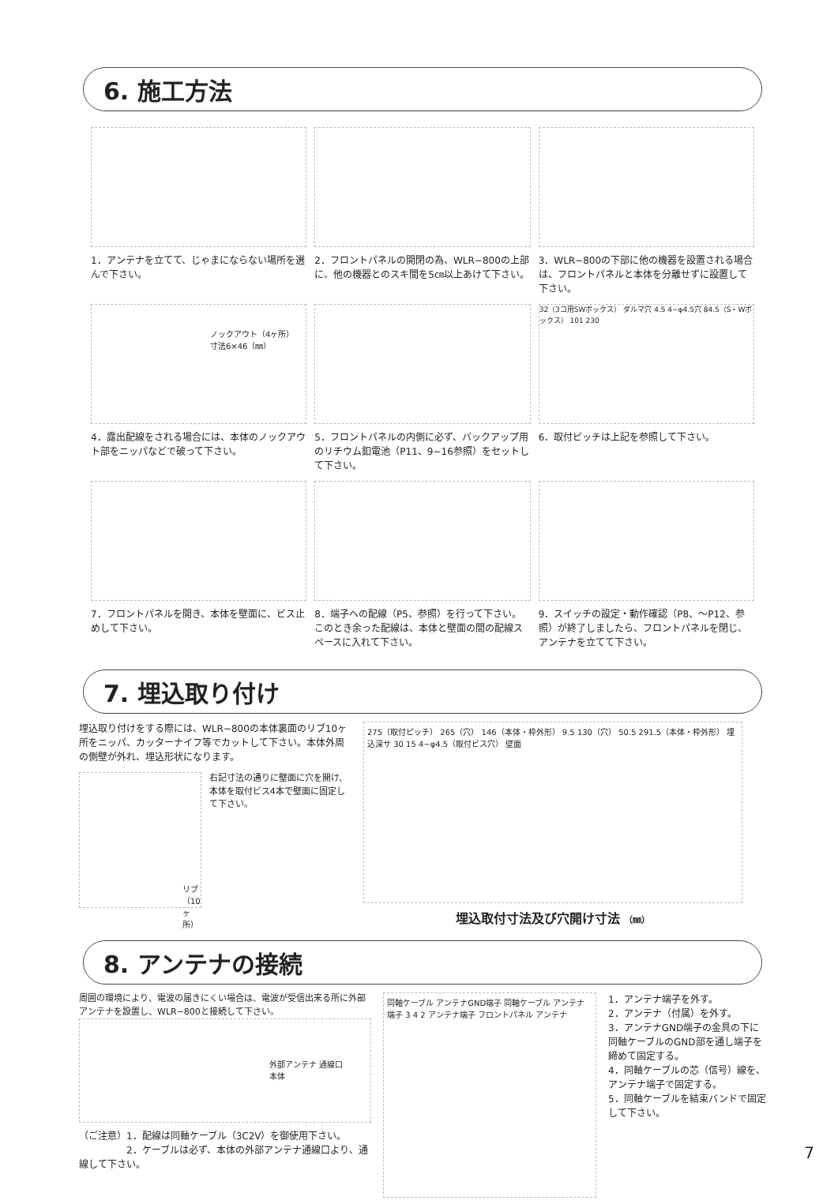6. 施工方法
1．アンテナを立てて、じゃまにならない場所を選んで下さい。
2．フロントパネルの開閉の為、WLR−800の上部に、他の機器とのスキ間を5㎝以上あけて下さい。
3．WLR−800の下部に他の機器を設置される場合は、フロントパネルと本体を分離せずに設置して下さい。
ノックアウト（4ヶ所）
寸法6×46（㎜）
4．露出配線をされる場合には、本体のノックアウト部をニッパなどで破って下さい。
5．フロントパネルの内側に必ず、バックアップ用のリチウム釦電池（P11、9−16参照）をセットして下さい。
32（3コ用SWボックス） ダルマ穴 4.5 4−φ4.5穴 84.5（S・Wボックス） 101 230
6．取付ピッチは上記を参照して下さい。
7．フロントパネルを開き、本体を壁面に、ビス止めして下さい。
8．端子への配線（P5、参照）を行って下さい。このとき余った配線は、本体と壁面の間の配線スペースに入れて下さい。
9．スイッチの設定・動作確認（P8、〜P12、参照）が終了しましたら、フロントパネルを閉じ、アンテナを立てて下さい。
7. 埋込取り付け
埋込取り付けをする際には、WLR−800の本体裏面のリブ10ヶ所をニッパ、カッターナイフ等でカットして下さい。本体外周の側壁が外れ、埋込形状になります。
リブ（10ヶ所）
右記寸法の通りに壁面に穴を開け、本体を取付ビス4本で壁面に固定して下さい。
275（取付ピッチ） 265（穴） 146（本体・枠外形） 9.5 130（穴） 50.5 291.5（本体・枠外形） 埋込深サ 30 15 4−φ4.5（取付ビス穴） 壁面
埋込取付寸法及び穴開け寸法 （㎜）
8. アンテナの接続
周囲の環境により、電波の届きにくい場合は、電波が受信出来る所に外部アンテナを設置し、WLR−800と接続して下さい。
外部アンテナ 通線口
本体
（ご注意）1．配線は同軸ケーブル（3C2V）を御使用下さい。
　　　　　2．ケーブルは必ず、本体の外部アンテナ通線口より、通線して下さい。
同軸ケーブル アンテナGND端子 同軸ケーブル アンテナ端子 3 4 2 アンテナ端子 フロントパネル アンテナ
1．アンテナ端子を外す。
2．アンテナ（付属）を外す。
3．アンテナGND端子の金具の下に同軸ケーブルのGND部を通し端子を締めて固定する。
4．同軸ケーブルの芯（信号）線を、アンテナ端子で固定する。
5．同軸ケーブルを結束バンドで固定して下さい。
7